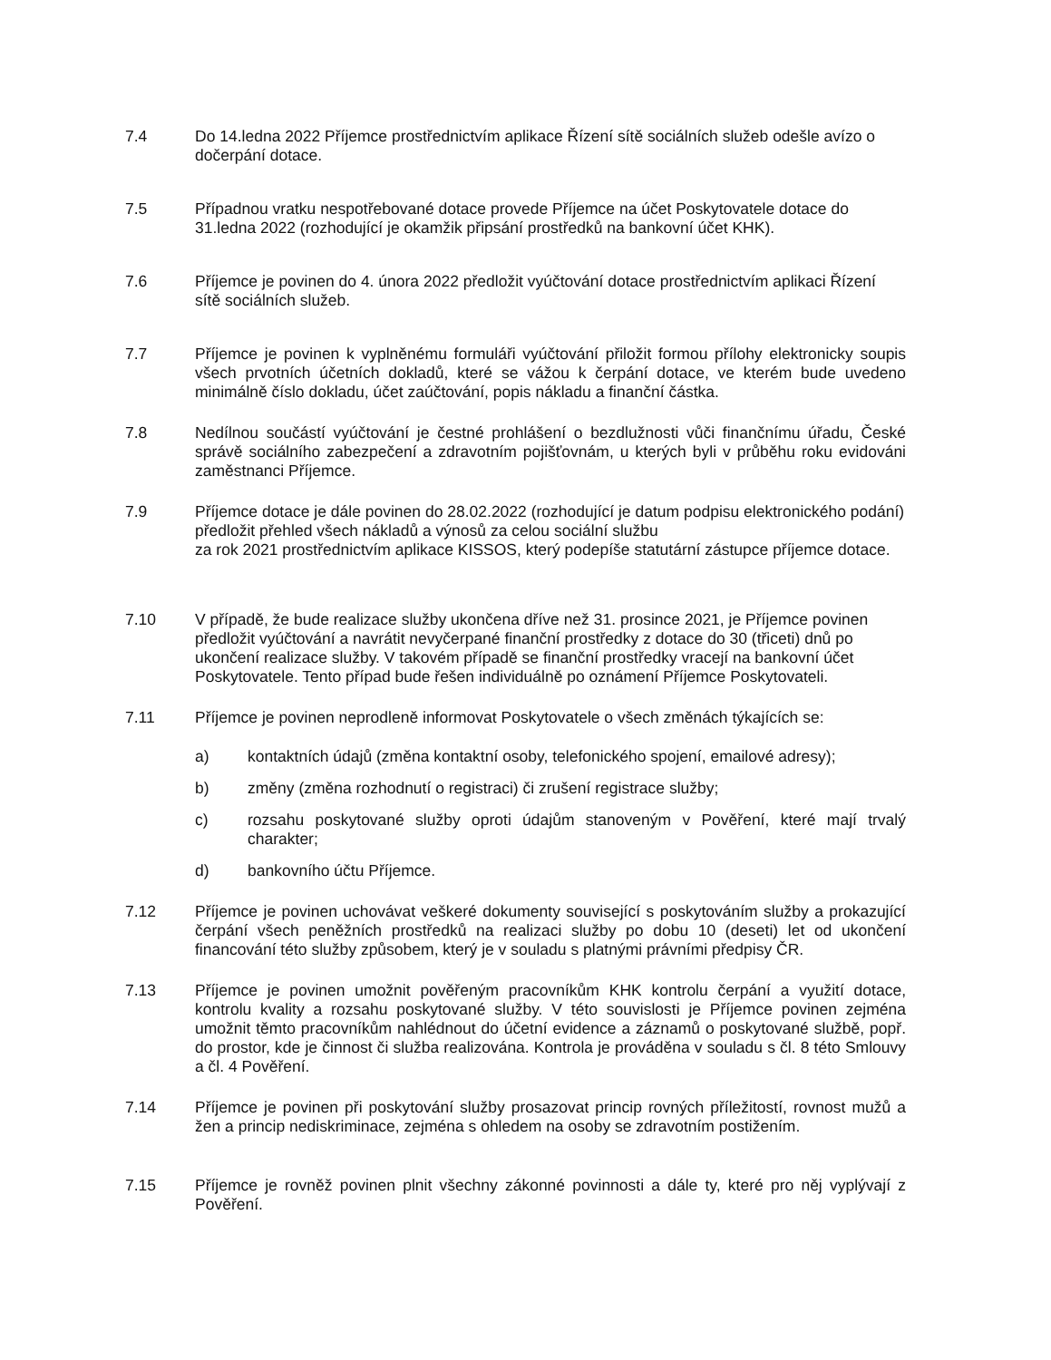7.4 Do 14.ledna 2022 Příjemce prostřednictvím aplikace Řízení sítě sociálních služeb odešle avízo o dočerpání dotace.
7.5 Případnou vratku nespotřebované dotace provede Příjemce na účet Poskytovatele dotace do 31.ledna 2022 (rozhodující je okamžik připsání prostředků na bankovní účet KHK).
7.6 Příjemce je povinen do 4. února 2022 předložit vyúčtování dotace prostřednictvím aplikaci Řízení sítě sociálních služeb.
7.7 Příjemce je povinen k vyplněnému formuláři vyúčtování přiložit formou přílohy elektronicky soupis všech prvotních účetních dokladů, které se vážou k čerpání dotace, ve kterém bude uvedeno minimálně číslo dokladu, účet zaúčtování, popis nákladu a finanční částka.
7.8 Nedílnou součástí vyúčtování je čestné prohlášení o bezdlužnosti vůči finančnímu úřadu, České správě sociálního zabezpečení a zdravotním pojišťovnám, u kterých byli v průběhu roku evidováni zaměstnanci Příjemce.
7.9 Příjemce dotace je dále povinen do 28.02.2022 (rozhodující je datum podpisu elektronického podání) předložit přehled všech nákladů a výnosů za celou sociální službu
za rok 2021 prostřednictvím aplikace KISSOS, který podepíše statutární zástupce příjemce dotace.
7.10 V případě, že bude realizace služby ukončena dříve než 31. prosince 2021, je Příjemce povinen předložit vyúčtování a navrátit nevyčerpané finanční prostředky z dotace do 30 (třiceti) dnů po ukončení realizace služby. V takovém případě se finanční prostředky vracejí na bankovní účet Poskytovatele. Tento případ bude řešen individuálně po oznámení Příjemce Poskytovateli.
7.11 Příjemce je povinen neprodleně informovat Poskytovatele o všech změnách týkajících se:
a) kontaktních údajů (změna kontaktní osoby, telefonického spojení, emailové adresy);
b) změny (změna rozhodnutí o registraci) či zrušení registrace služby;
c) rozsahu poskytované služby oproti údajům stanoveným v Pověření, které mají trvalý charakter;
d) bankovního účtu Příjemce.
7.12 Příjemce je povinen uchovávat veškeré dokumenty související s poskytováním služby a prokazující čerpání všech peněžních prostředků na realizaci služby po dobu 10 (deseti) let od ukončení financování této služby způsobem, který je v souladu s platnými právními předpisy ČR.
7.13 Příjemce je povinen umožnit pověřeným pracovníkům KHK kontrolu čerpání a využití dotace, kontrolu kvality a rozsahu poskytované služby. V této souvislosti je Příjemce povinen zejména umožnit těmto pracovníkům nahlédnout do účetní evidence a záznamů o poskytované službě, popř. do prostor, kde je činnost či služba realizována. Kontrola je prováděna v souladu s čl. 8 této Smlouvy a čl. 4 Pověření.
7.14 Příjemce je povinen při poskytování služby prosazovat princip rovných příležitostí, rovnost mužů a žen a princip nediskriminace, zejména s ohledem na osoby se zdravotním postižením.
7.15 Příjemce je rovněž povinen plnit všechny zákonné povinnosti a dále ty, které pro něj vyplývají z Pověření.